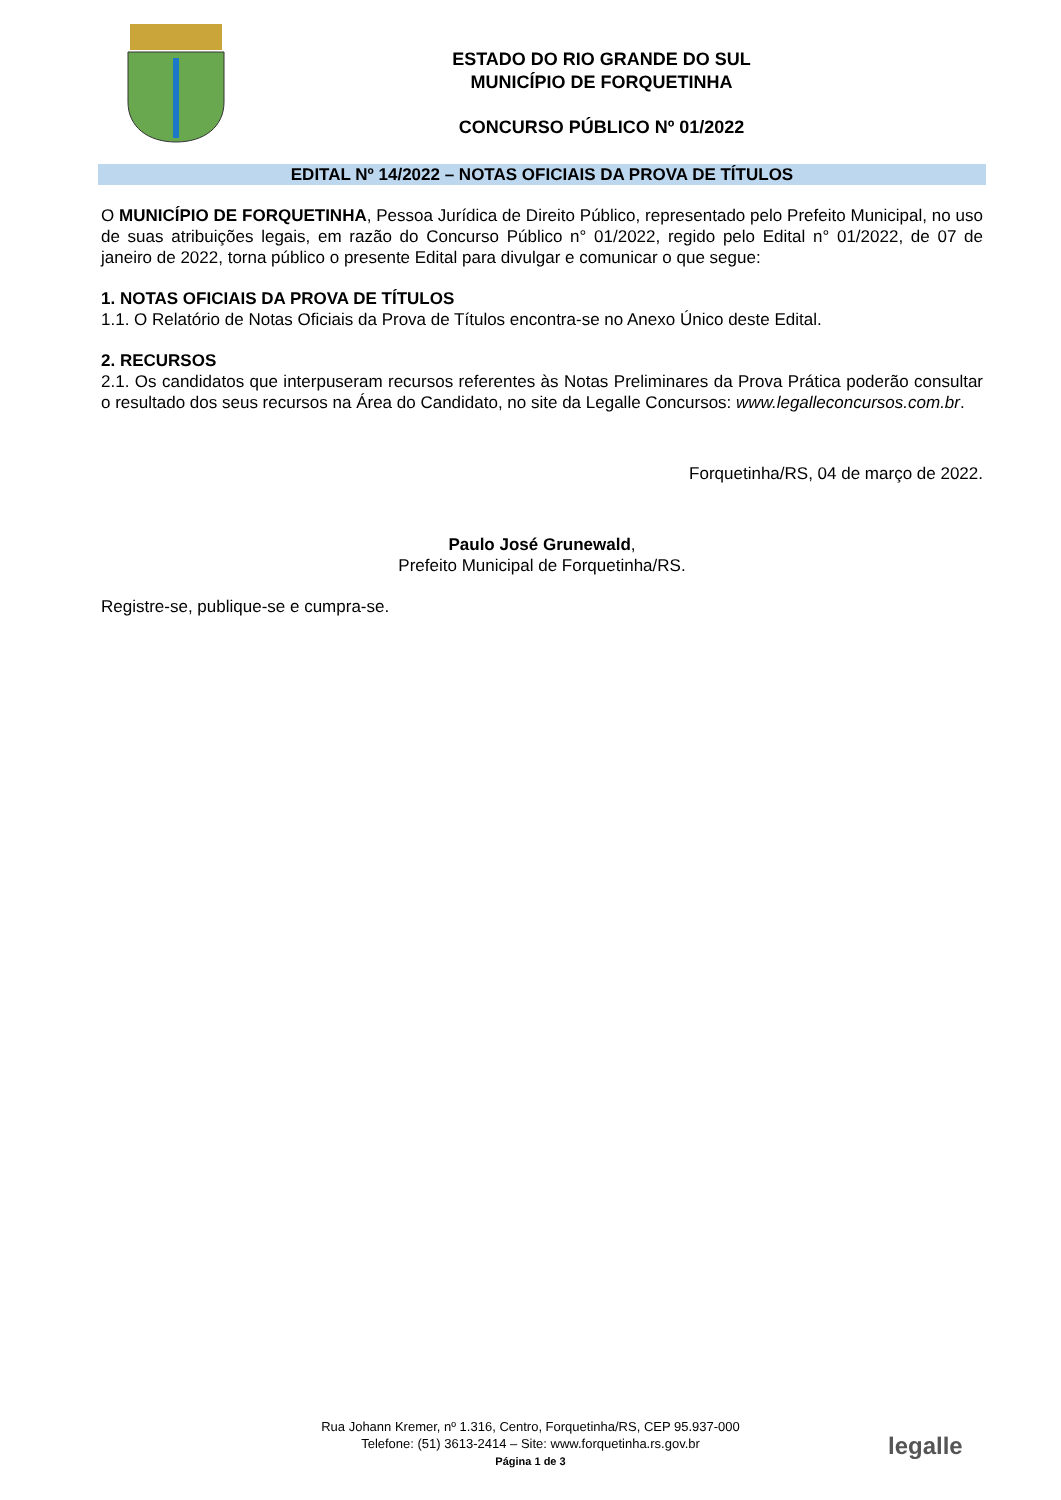ESTADO DO RIO GRANDE DO SUL
MUNICÍPIO DE FORQUETINHA
CONCURSO PÚBLICO Nº 01/2022
EDITAL Nº 14/2022 – NOTAS OFICIAIS DA PROVA DE TÍTULOS
O MUNICÍPIO DE FORQUETINHA, Pessoa Jurídica de Direito Público, representado pelo Prefeito Municipal, no uso de suas atribuições legais, em razão do Concurso Público n° 01/2022, regido pelo Edital n° 01/2022, de 07 de janeiro de 2022, torna público o presente Edital para divulgar e comunicar o que segue:
1. NOTAS OFICIAIS DA PROVA DE TÍTULOS
1.1. O Relatório de Notas Oficiais da Prova de Títulos encontra-se no Anexo Único deste Edital.
2. RECURSOS
2.1. Os candidatos que interpuseram recursos referentes às Notas Preliminares da Prova Prática poderão consultar o resultado dos seus recursos na Área do Candidato, no site da Legalle Concursos: www.legalleconcursos.com.br.
Forquetinha/RS, 04 de março de 2022.
Paulo José Grunewald,
Prefeito Municipal de Forquetinha/RS.
Registre-se, publique-se e cumpra-se.
Rua Johann Kremer, nº 1.316, Centro, Forquetinha/RS, CEP 95.937-000
Telefone: (51) 3613-2414 – Site: www.forquetinha.rs.gov.br
Página 1 de 3
legalle